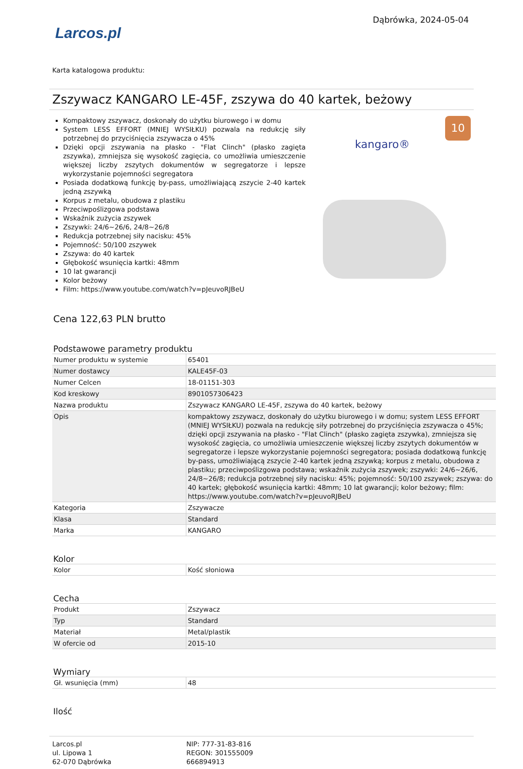Larcos.pl
Dąbrówka, 2024-05-04
Karta katalogowa produktu:
Zszywacz KANGARO LE-45F, zszywa do 40 kartek, beżowy
Kompaktowy zszywacz, doskonały do użytku biurowego i w domu
System LESS EFFORT (MNIEJ WYSIŁKU) pozwala na redukcję siły potrzebnej do przyciśnięcia zszywacza o 45%
Dzięki opcji zszywania na płasko - "Flat Clinch" (płasko zagięta zszywka), zmniejsza się wysokość zagięcia, co umożliwia umieszczenie większej liczby zszytych dokumentów w segregatorze i lepsze wykorzystanie pojemności segregatora
Posiada dodatkową funkcję by-pass, umożliwiającą zszycie 2-40 kartek jedną zszywką
Korpus z metalu, obudowa z plastiku
Przeciwpoślizgowa podstawa
Wskaźnik zużycia zszywek
Zszywki: 24/6~26/6, 24/8~26/8
Redukcja potrzebnej siły nacisku: 45%
Pojemność: 50/100 zszywek
Zszywa: do 40 kartek
Głębokość wsunięcia kartki: 48mm
10 lat gwarancji
Kolor beżowy
Film: https://www.youtube.com/watch?v=pJeuvoRJBeU
10
kangaro®
Cena 122,63 PLN brutto
Podstawowe parametry produktu
| Numer produktu w systemie | 65401 |
| Numer dostawcy | KALE45F-03 |
| Numer Celcen | 18-01151-303 |
| Kod kreskowy | 8901057306423 |
| Nazwa produktu | Zszywacz KANGARO LE-45F, zszywa do 40 kartek, beżowy |
| Opis | kompaktowy zszywacz, doskonały do użytku biurowego i w domu; system LESS EFFORT (MNIEJ WYSIŁKU) pozwala na redukcję siły potrzebnej do przyciśnięcia zszywacza o 45%; dzięki opcji zszywania na płasko - "Flat Clinch" (płasko zagięta zszywka), zmniejsza się wysokość zagięcia, co umożliwia umieszczenie większej liczby zszytych dokumentów w segregatorze i lepsze wykorzystanie pojemności segregatora; posiada dodatkową funkcję by-pass, umożliwiającą zszycie 2-40 kartek jedną zszywką; korpus z metalu, obudowa z plastiku; przeciwpoślizgowa podstawa; wskaźnik zużycia zszywek; zszywki: 24/6~26/6, 24/8~26/8; redukcja potrzebnej siły nacisku: 45%; pojemność: 50/100 zszywek; zszywa: do 40 kartek; głębokość wsunięcia kartki: 48mm; 10 lat gwarancji; kolor beżowy; film: https://www.youtube.com/watch?v=pJeuvoRJBeU |
| Kategoria | Zszywacze |
| Klasa | Standard |
| Marka | KANGARO |
Kolor
| Kolor | Kość słoniowa |
Cecha
| Produkt | Zszywacz |
| Typ | Standard |
| Materiał | Metal/plastik |
| W ofercie od | 2015-10 |
Wymiary
| Gł. wsunięcia (mm) | 48 |
Ilość
Larcos.pl
ul. Lipowa 1
62-070 Dąbrówka
NIP: 777-31-83-816
REGON: 301555009
666894913